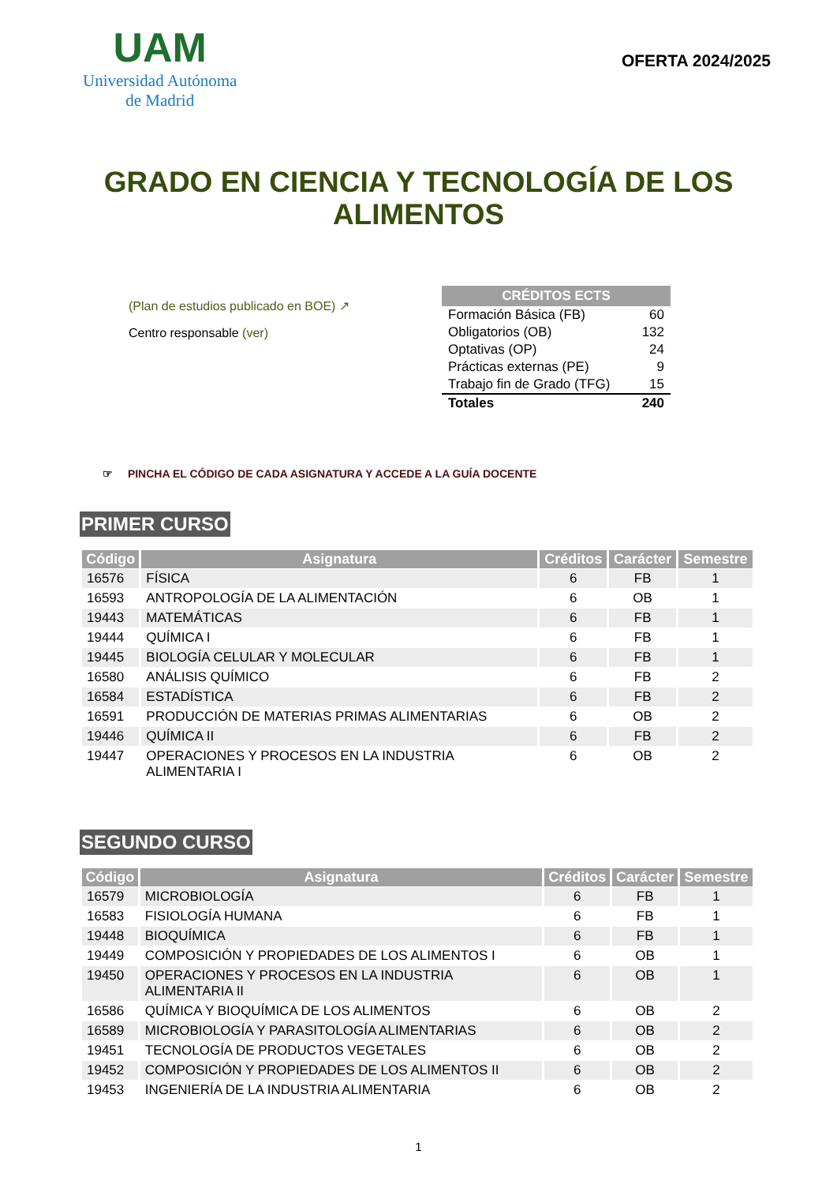UAM
Universidad Autónoma
de Madrid
OFERTA 2024/2025
GRADO EN CIENCIA Y TECNOLOGÍA DE LOS
ALIMENTOS
(Plan de estudios publicado en BOE) ↗
Centro responsable (ver)
| CRÉDITOS ECTS | |
| --- | --- |
| Formación Básica (FB) | 60 |
| Obligatorios (OB) | 132 |
| Optativas (OP) | 24 |
| Prácticas externas (PE) | 9 |
| Trabajo fin de Grado (TFG) | 15 |
| Totales | 240 |
☞ PINCHA EL CÓDIGO DE CADA ASIGNATURA Y ACCEDE A LA GUÍA DOCENTE
PRIMER CURSO
| Código | Asignatura | Créditos | Carácter | Semestre |
| --- | --- | --- | --- | --- |
| 16576 | FÍSICA | 6 | FB | 1 |
| 16593 | ANTROPOLOGÍA DE LA ALIMENTACIÓN | 6 | OB | 1 |
| 19443 | MATEMÁTICAS | 6 | FB | 1 |
| 19444 | QUÍMICA I | 6 | FB | 1 |
| 19445 | BIOLOGÍA CELULAR Y MOLECULAR | 6 | FB | 1 |
| 16580 | ANÁLISIS QUÍMICO | 6 | FB | 2 |
| 16584 | ESTADÍSTICA | 6 | FB | 2 |
| 16591 | PRODUCCIÓN DE MATERIAS PRIMAS ALIMENTARIAS | 6 | OB | 2 |
| 19446 | QUÍMICA II | 6 | FB | 2 |
| 19447 | OPERACIONES Y PROCESOS EN LA INDUSTRIA ALIMENTARIA I | 6 | OB | 2 |
SEGUNDO CURSO
| Código | Asignatura | Créditos | Carácter | Semestre |
| --- | --- | --- | --- | --- |
| 16579 | MICROBIOLOGÍA | 6 | FB | 1 |
| 16583 | FISIOLOGÍA HUMANA | 6 | FB | 1 |
| 19448 | BIOQUÍMICA | 6 | FB | 1 |
| 19449 | COMPOSICIÓN Y PROPIEDADES DE LOS ALIMENTOS I | 6 | OB | 1 |
| 19450 | OPERACIONES Y PROCESOS EN LA INDUSTRIA ALIMENTARIA II | 6 | OB | 1 |
| 16586 | QUÍMICA Y BIOQUÍMICA DE LOS ALIMENTOS | 6 | OB | 2 |
| 16589 | MICROBIOLOGÍA Y PARASITOLOGÍA ALIMENTARIAS | 6 | OB | 2 |
| 19451 | TECNOLOGÍA DE PRODUCTOS VEGETALES | 6 | OB | 2 |
| 19452 | COMPOSICIÓN Y PROPIEDADES DE LOS ALIMENTOS II | 6 | OB | 2 |
| 19453 | INGENIERÍA DE LA INDUSTRIA ALIMENTARIA | 6 | OB | 2 |
1